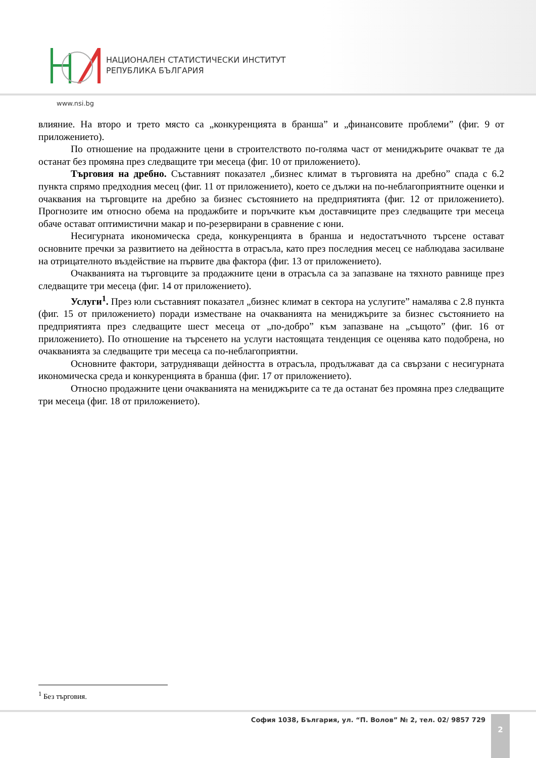НАЦИОНАЛЕН СТАТИСТИЧЕСКИ ИНСТИТУТ
РЕПУБЛИКА БЪЛГАРИЯ
www.nsi.bg
влияние. На второ и трето място са „конкуренцията в бранша” и „финансовите проблеми” (фиг. 9 от приложението).
По отношение на продажните цени в строителството по-голяма част от мениджърите очакват те да останат без промяна през следващите три месеца (фиг. 10 от приложението).
Търговия на дребно. Съставният показател „бизнес климат в търговията на дребно” спада с 6.2 пункта спрямо предходния месец (фиг. 11 от приложението), което се дължи на по-неблагоприятните оценки и очаквания на търговците на дребно за бизнес състоянието на предприятията (фиг. 12 от приложението). Прогнозите им относно обема на продажбите и поръчките към доставчиците през следващите три месеца обаче остават оптимистични макар и по-резервирани в сравнение с юни.
Несигурната икономическа среда, конкуренцията в бранша и недостатъчното търсене остават основните пречки за развитието на дейността в отрасъла, като през последния месец се наблюдава засилване на отрицателното въздействие на първите два фактора (фиг. 13 от приложението).
Очакванията на търговците за продажните цени в отрасъла са за запазване на тяхното равнище през следващите три месеца (фиг. 14 от приложението).
Услуги<sup>1</sup>. През юли съставният показател „бизнес климат в сектора на услугите” намалява с 2.8 пункта (фиг. 15 от приложението) поради изместване на очакванията на мениджърите за бизнес състоянието на предприятията през следващите шест месеца от „по-добро” към запазване на „същото” (фиг. 16 от приложението). По отношение на търсенето на услуги настоящата тенденция се оценява като подобрена, но очакванията за следващите три месеца са по-неблагоприятни.
Основните фактори, затрудняващи дейността в отрасъла, продължават да са свързани с несигурната икономическа среда и конкуренцията в бранша (фиг. 17 от приложението).
Относно продажните цени очакванията на мениджърите са те да останат без промяна през следващите три месеца (фиг. 18 от приложението).
<sup>1</sup> Без търговия.
София 1038, България, ул. “П. Волов” № 2, тел. 02/ 9857 729 2